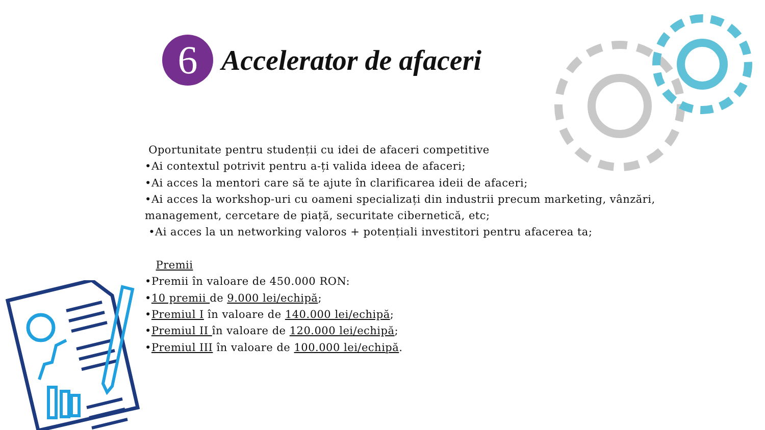6
Accelerator de afaceri
Oportunitate pentru studenții cu idei de afaceri competitive
•Ai contextul potrivit pentru a-ți valida ideea de afaceri;
•Ai acces la mentori care să te ajute în clarificarea ideii de afaceri;
•Ai acces la workshop-uri cu oameni specializați din industrii precum marketing, vânzări, management, cercetare de piață, securitate cibernetică, etc;
•Ai acces la un networking valoros + potențiali investitori pentru afacerea ta;
Premii
•Premii în valoare de 450.000 RON:
•10 premii de 9.000 lei/echipă;
•Premiul I în valoare de 140.000 lei/echipă;
•Premiul II în valoare de 120.000 lei/echipă;
•Premiul III în valoare de 100.000 lei/echipă.